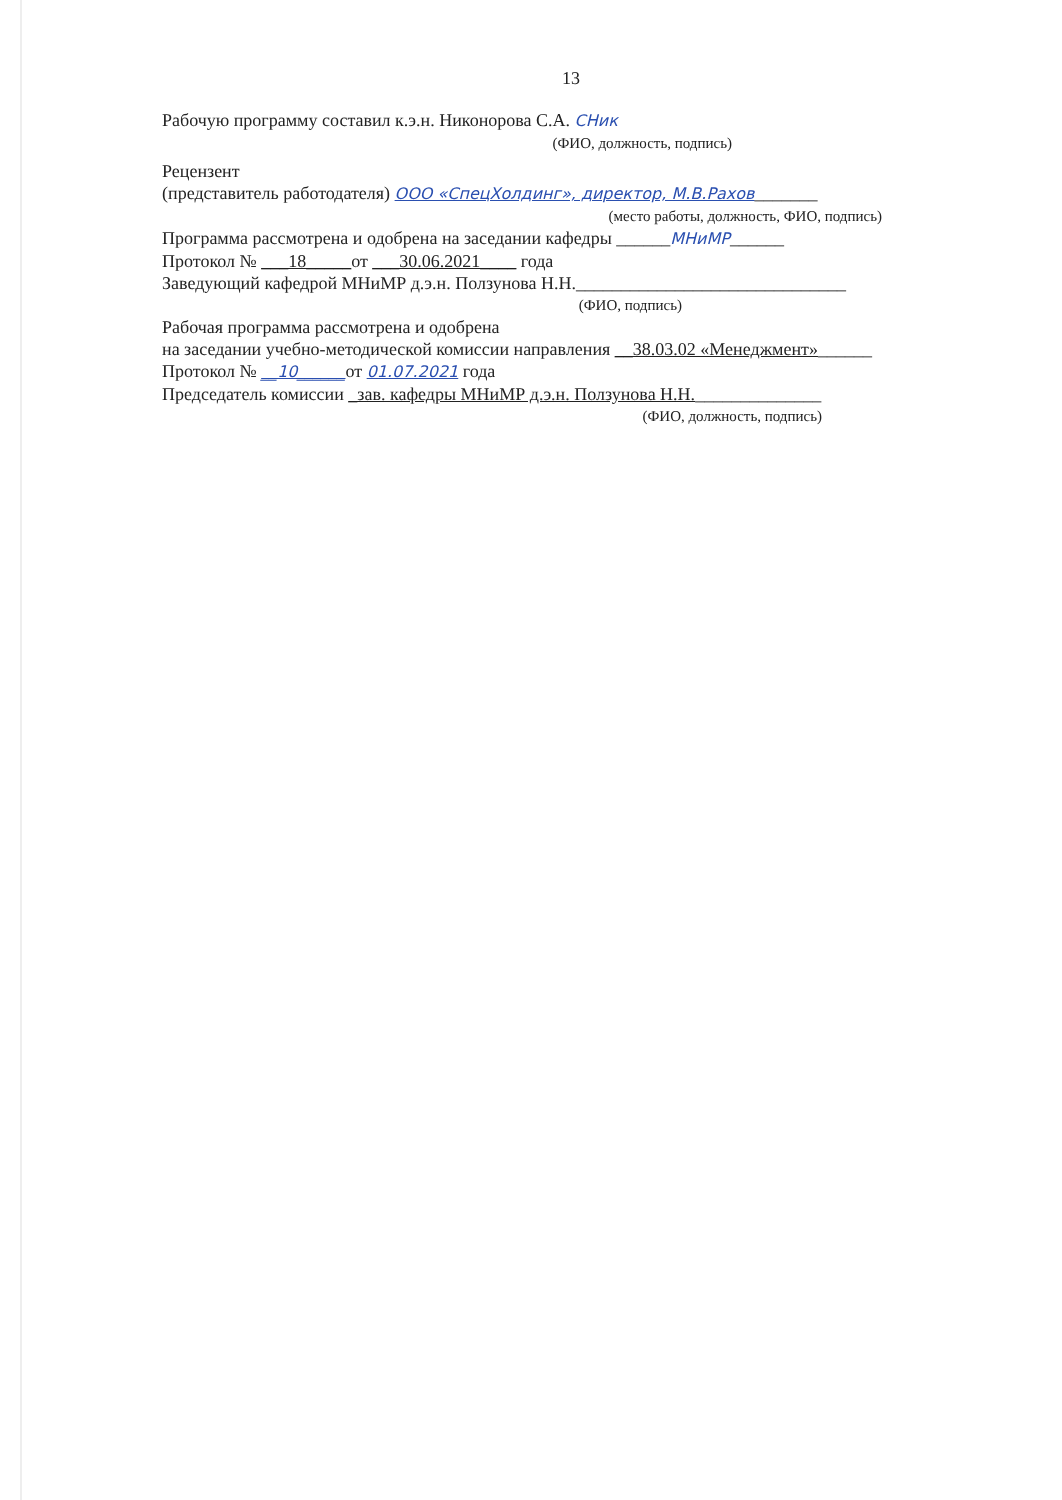13
Рабочую программу составил к.э.н. Никонорова С.А. СНик
(ФИО, должность, подпись)
Рецензент
(представитель работодателя) ООО «СпецХолдинг», директор, М.В.Рахов_______
(место работы, должность, ФИО, подпись)
Программа рассмотрена и одобрена на заседании кафедры ______МНиМР______
Протокол № ___18_____от ___30.06.2021____ года
Заведующий кафедрой МНиМР д.э.н. Ползунова Н.Н.______________________________
(ФИО, подпись)
Рабочая программа рассмотрена и одобрена
на заседании учебно-методической комиссии направления __38.03.02 «Менеджмент»______
Протокол № __10______от 01.07.2021 года
Председатель комиссии _зав. кафедры МНиМР д.э.н. Ползунова Н.Н.______________
(ФИО, должность, подпись)